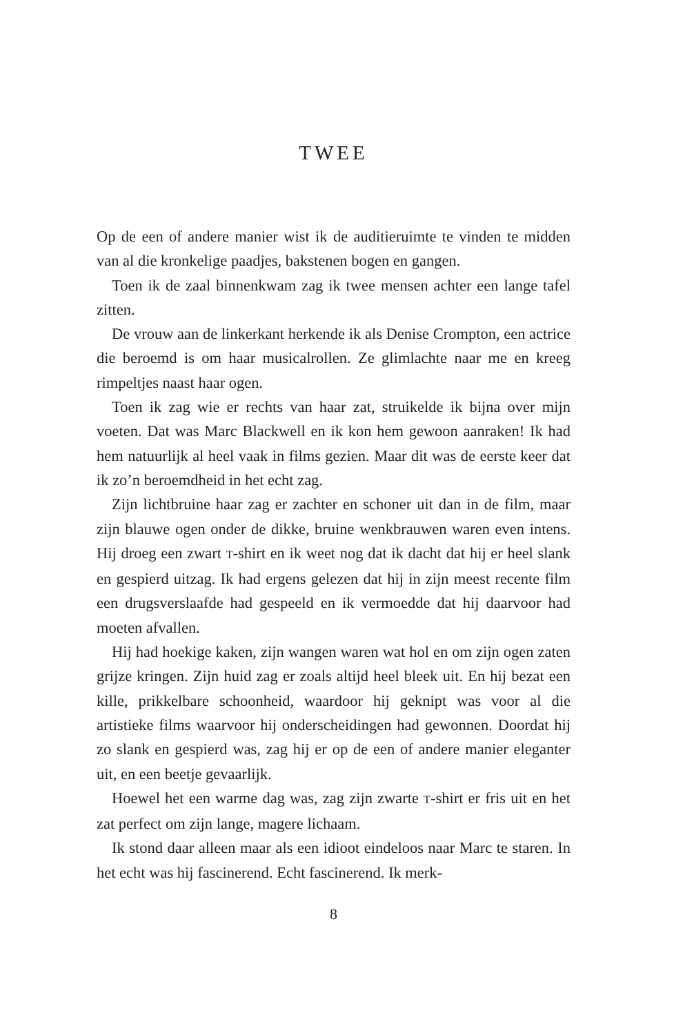TWEE
Op de een of andere manier wist ik de auditieruimte te vinden te midden van al die kronkelige paadjes, bakstenen bogen en gangen.
Toen ik de zaal binnenkwam zag ik twee mensen achter een lange tafel zitten.
De vrouw aan de linkerkant herkende ik als Denise Crompton, een actrice die beroemd is om haar musicalrollen. Ze glimlachte naar me en kreeg rimpeltjes naast haar ogen.
Toen ik zag wie er rechts van haar zat, struikelde ik bijna over mijn voeten. Dat was Marc Blackwell en ik kon hem gewoon aanraken! Ik had hem natuurlijk al heel vaak in films gezien. Maar dit was de eerste keer dat ik zo’n beroemdheid in het echt zag.
Zijn lichtbruine haar zag er zachter en schoner uit dan in de film, maar zijn blauwe ogen onder de dikke, bruine wenkbrauwen waren even intens. Hij droeg een zwart T-shirt en ik weet nog dat ik dacht dat hij er heel slank en gespierd uitzag. Ik had ergens gelezen dat hij in zijn meest recente film een drugsverslaafde had gespeeld en ik vermoedde dat hij daarvoor had moeten afvallen.
Hij had hoekige kaken, zijn wangen waren wat hol en om zijn ogen zaten grijze kringen. Zijn huid zag er zoals altijd heel bleek uit. En hij bezat een kille, prikkelbare schoonheid, waardoor hij geknipt was voor al die artistieke films waarvoor hij onderscheidingen had gewonnen. Doordat hij zo slank en gespierd was, zag hij er op de een of andere manier eleganter uit, en een beetje gevaarlijk.
Hoewel het een warme dag was, zag zijn zwarte T-shirt er fris uit en het zat perfect om zijn lange, magere lichaam.
Ik stond daar alleen maar als een idioot eindeloos naar Marc te staren. In het echt was hij fascinerend. Echt fascinerend. Ik merk-
8